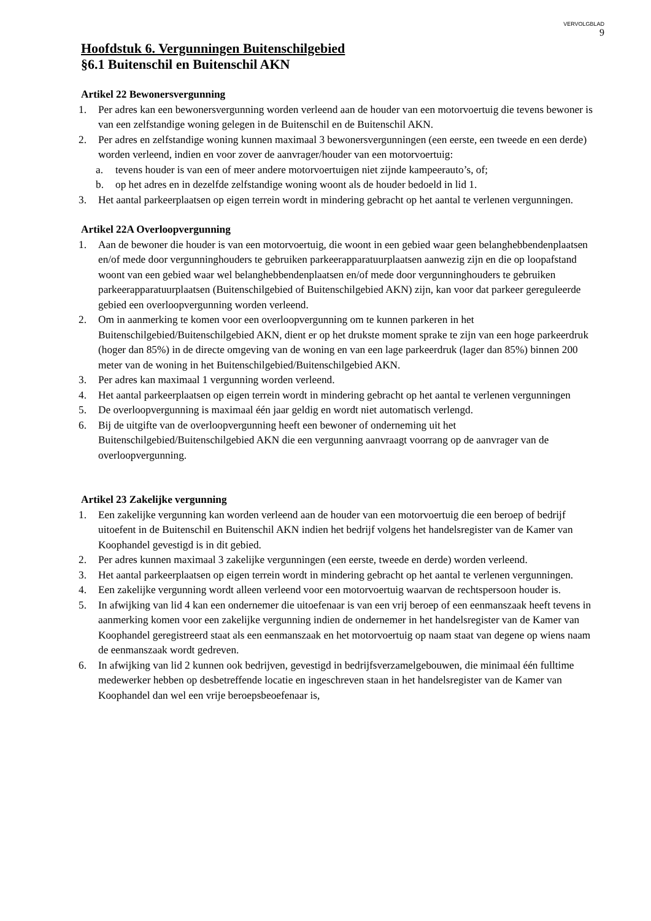VERVOLGBLAD
9
Hoofdstuk 6. Vergunningen Buitenschilgebied
§6.1 Buitenschil en Buitenschil AKN
Artikel 22 Bewonersvergunning
1. Per adres kan een bewonersvergunning worden verleend aan de houder van een motorvoertuig die tevens bewoner is van een zelfstandige woning gelegen in de Buitenschil en de Buitenschil AKN.
2. Per adres en zelfstandige woning kunnen maximaal 3 bewonersvergunningen (een eerste, een tweede en een derde) worden verleend, indien en voor zover de aanvrager/houder van een motorvoertuig:
a. tevens houder is van een of meer andere motorvoertuigen niet zijnde kampeerauto’s, of;
b. op het adres en in dezelfde zelfstandige woning woont als de houder bedoeld in lid 1.
3. Het aantal parkeerplaatsen op eigen terrein wordt in mindering gebracht op het aantal te verlenen vergunningen.
Artikel 22A Overloopvergunning
1. Aan de bewoner die houder is van een motorvoertuig, die woont in een gebied waar geen belanghebbendenplaatsen en/of mede door vergunninghouders te gebruiken parkeerapparatuurplaatsen aanwezig zijn en die op loopafstand woont van een gebied waar wel belanghebbendenplaatsen en/of mede door vergunninghouders te gebruiken parkeerapparatuurplaatsen (Buitenschilgebied of Buitenschilgebied AKN) zijn, kan voor dat parkeer gereguleerde gebied een overloopvergunning worden verleend.
2. Om in aanmerking te komen voor een overloopvergunning om te kunnen parkeren in het Buitenschilgebied/Buitenschilgebied AKN, dient er op het drukste moment sprake te zijn van een hoge parkeerdruk (hoger dan 85%) in de directe omgeving van de woning en van een lage parkeerdruk (lager dan 85%) binnen 200 meter van de woning in het Buitenschilgebied/Buitenschilgebied AKN.
3. Per adres kan maximaal 1 vergunning worden verleend.
4. Het aantal parkeerplaatsen op eigen terrein wordt in mindering gebracht op het aantal te verlenen vergunningen
5. De overloopvergunning is maximaal één jaar geldig en wordt niet automatisch verlengd.
6. Bij de uitgifte van de overloopvergunning heeft een bewoner of onderneming uit het Buitenschilgebied/Buitenschilgebied AKN die een vergunning aanvraagt voorrang op de aanvrager van de overloopvergunning.
Artikel 23 Zakelijke vergunning
1. Een zakelijke vergunning kan worden verleend aan de houder van een motorvoertuig die een beroep of bedrijf uitoefent in de Buitenschil en Buitenschil AKN indien het bedrijf volgens het handelsregister van de Kamer van Koophandel gevestigd is in dit gebied.
2. Per adres kunnen maximaal 3 zakelijke vergunningen (een eerste, tweede en derde) worden verleend.
3. Het aantal parkeerplaatsen op eigen terrein wordt in mindering gebracht op het aantal te verlenen vergunningen.
4. Een zakelijke vergunning wordt alleen verleend voor een motorvoertuig waarvan de rechtspersoon houder is.
5. In afwijking van lid 4 kan een ondernemer die uitoefenaar is van een vrij beroep of een eenmanszaak heeft tevens in aanmerking komen voor een zakelijke vergunning indien de ondernemer in het handelsregister van de Kamer van Koophandel geregistreerd staat als een eenmanszaak en het motorvoertuig op naam staat van degene op wiens naam de eenmanszaak wordt gedreven.
6. In afwijking van lid 2 kunnen ook bedrijven, gevestigd in bedrijfsverzamelgebouwen, die minimaal één fulltime medewerker hebben op desbetreffende locatie en ingeschreven staan in het handelsregister van de Kamer van Koophandel dan wel een vrije beroepsbeoefenaar is,